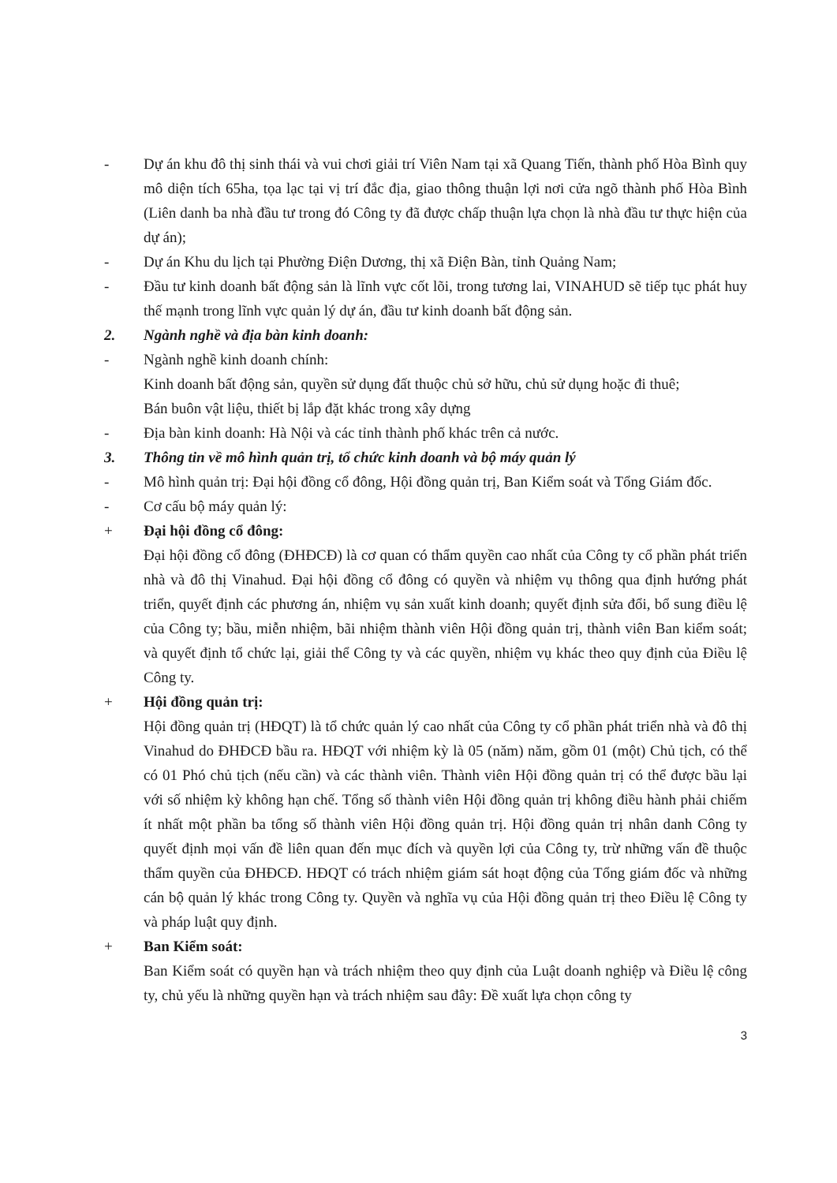- Dự án khu đô thị sinh thái và vui chơi giải trí Viên Nam tại xã Quang Tiến, thành phố Hòa Bình quy mô diện tích 65ha, tọa lạc tại vị trí đắc địa, giao thông thuận lợi nơi cửa ngõ thành phố Hòa Bình (Liên danh ba nhà đầu tư trong đó Công ty đã được chấp thuận lựa chọn là nhà đầu tư thực hiện của dự án);
- Dự án Khu du lịch tại Phường Điện Dương, thị xã Điện Bàn, tỉnh Quảng Nam;
- Đầu tư kinh doanh bất động sản là lĩnh vực cốt lõi, trong tương lai, VINAHUD sẽ tiếp tục phát huy thế mạnh trong lĩnh vực quản lý dự án, đầu tư kinh doanh bất động sản.
2. Ngành nghề và địa bàn kinh doanh:
- Ngành nghề kinh doanh chính:
Kinh doanh bất động sản, quyền sử dụng đất thuộc chủ sở hữu, chủ sử dụng hoặc đi thuê;
Bán buôn vật liệu, thiết bị lắp đặt khác trong xây dựng
- Địa bàn kinh doanh: Hà Nội và các tỉnh thành phố khác trên cả nước.
3. Thông tin về mô hình quản trị, tổ chức kinh doanh và bộ máy quản lý
- Mô hình quản trị: Đại hội đồng cổ đông, Hội đồng quản trị, Ban Kiểm soát và Tổng Giám đốc.
- Cơ cấu bộ máy quản lý:
+ Đại hội đồng cổ đông:
Đại hội đồng cổ đông (ĐHĐCĐ) là cơ quan có thẩm quyền cao nhất của Công ty cổ phần phát triển nhà và đô thị Vinahud. Đại hội đồng cổ đông có quyền và nhiệm vụ thông qua định hướng phát triển, quyết định các phương án, nhiệm vụ sản xuất kinh doanh; quyết định sửa đổi, bổ sung điều lệ của Công ty; bầu, miễn nhiệm, bãi nhiệm thành viên Hội đồng quản trị, thành viên Ban kiểm soát; và quyết định tổ chức lại, giải thể Công ty và các quyền, nhiệm vụ khác theo quy định của Điều lệ Công ty.
+ Hội đồng quản trị:
Hội đồng quản trị (HĐQT) là tổ chức quản lý cao nhất của Công ty cổ phần phát triển nhà và đô thị Vinahud do ĐHĐCĐ bầu ra. HĐQT với nhiệm kỳ là 05 (năm) năm, gồm 01 (một) Chủ tịch, có thể có 01 Phó chủ tịch (nếu cần) và các thành viên. Thành viên Hội đồng quản trị có thể được bầu lại với số nhiệm kỳ không hạn chế. Tổng số thành viên Hội đồng quản trị không điều hành phải chiếm ít nhất một phần ba tổng số thành viên Hội đồng quản trị. Hội đồng quản trị nhân danh Công ty quyết định mọi vấn đề liên quan đến mục đích và quyền lợi của Công ty, trừ những vấn đề thuộc thẩm quyền của ĐHĐCĐ. HĐQT có trách nhiệm giám sát hoạt động của Tổng giám đốc và những cán bộ quản lý khác trong Công ty. Quyền và nghĩa vụ của Hội đồng quản trị theo Điều lệ Công ty và pháp luật quy định.
+ Ban Kiểm soát:
Ban Kiểm soát có quyền hạn và trách nhiệm theo quy định của Luật doanh nghiệp và Điều lệ công ty, chủ yếu là những quyền hạn và trách nhiệm sau đây: Đề xuất lựa chọn công ty
3